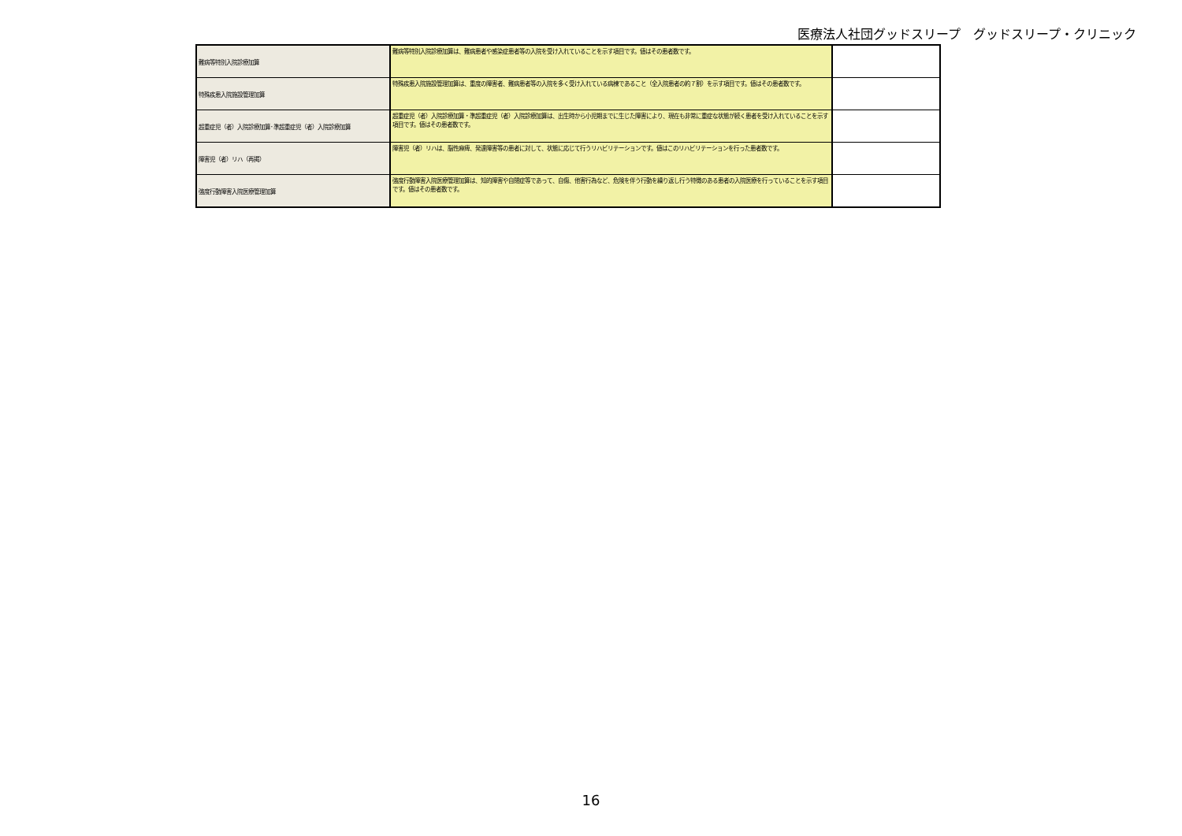医療法人社団グッドスリープ　グッドスリープ・クリニック
| 難病等特別入院診療加算 | 難病等特別入院診療加算は、難病患者や感染症患者等の入院を受け入れていることを示す項目です。値はその患者数です。 | |
| 特殊疾患入院施設管理加算 | 特殊疾患入院施設管理加算は、重度の障害者、難病患者等の入院を多く受け入れている病棟であること（全入院患者の約７割）を示す項目です。値はその患者数です。 | |
| 超重症児（者）入院診療加算･準超重症児（者）入院診療加算 | 超重症児（者）入院診療加算・準超重症児（者）入院診療加算は、出生時から小児期までに生じた障害により、現在も非常に重症な状態が続く患者を受け入れていることを示す項目です。値はその患者数です。 | |
| 障害児（者）リハ（再掲） | 障害児（者）リハは、脳性麻痺、発達障害等の患者に対して、状態に応じて行うリハビリテーションです。値はこのリハビリテーションを行った患者数です。 | |
| 強度行動障害入院医療管理加算 | 強度行動障害入院医療管理加算は、知的障害や自閉症等であって、自傷、他害行為など、危険を伴う行動を繰り返し行う特徴のある患者の入院医療を行っていることを示す項目です。値はその患者数です。 | |
16